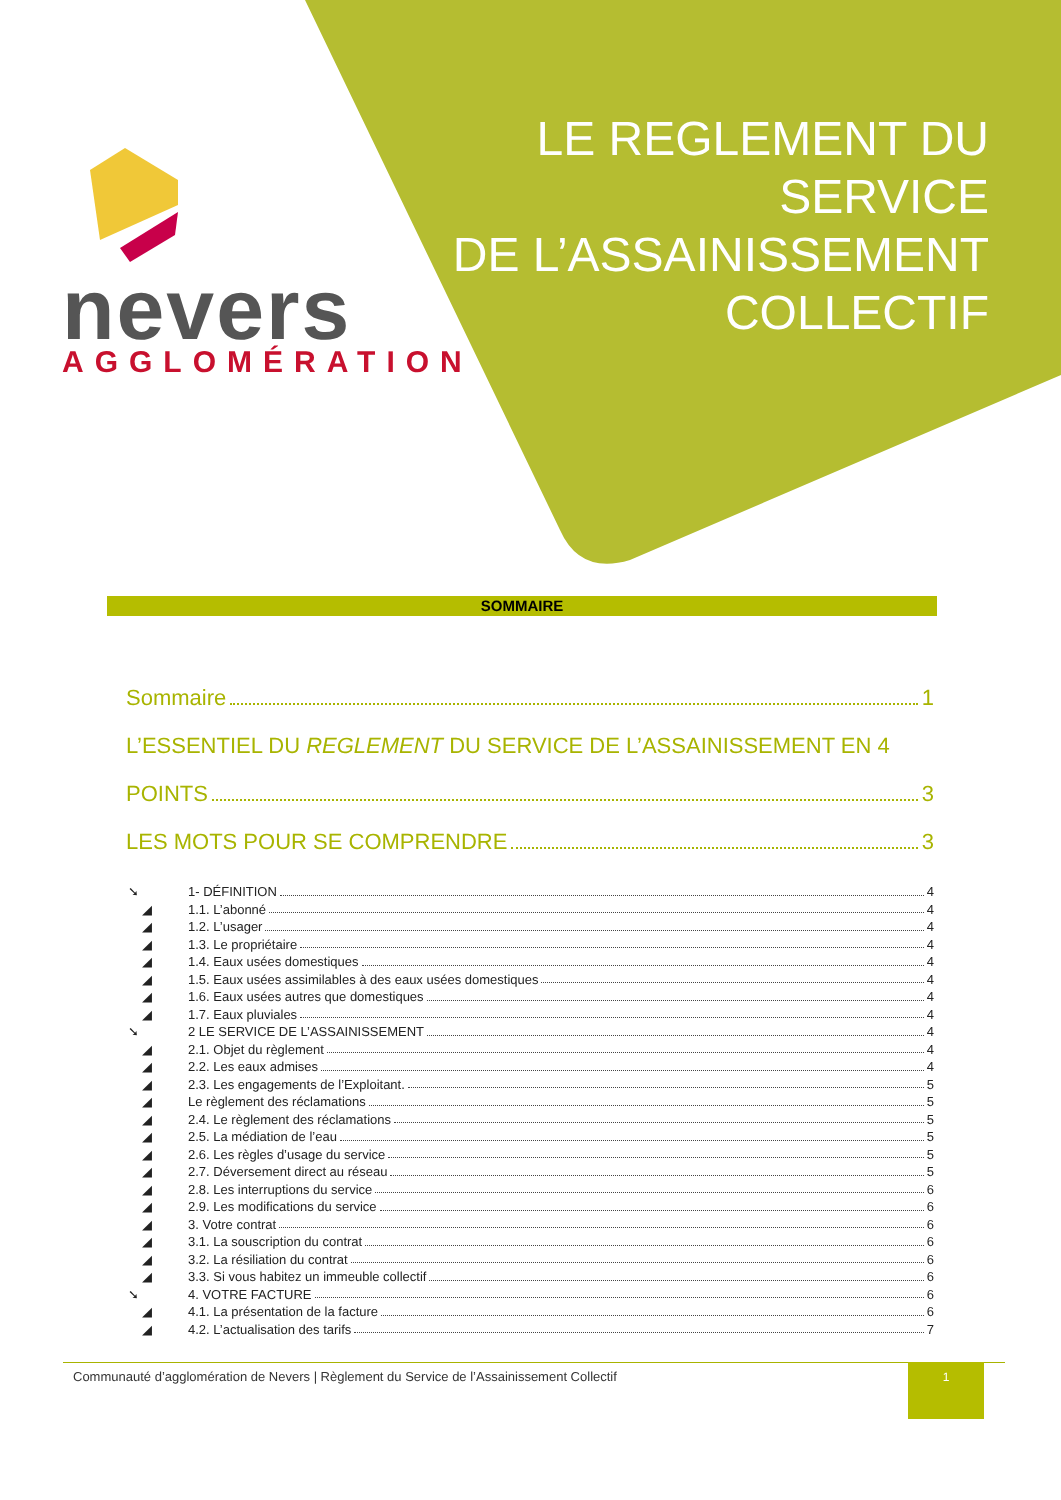LE REGLEMENT DU
SERVICE
DE L’ASSAINISSEMENT
COLLECTIF
nevers AGGLOMÉRATION
SOMMAIRE
Sommaire 1
L’ESSENTIEL DU REGLEMENT DU SERVICE DE L’ASSAINISSEMENT EN 4
POINTS 3
LES MOTS POUR SE COMPRENDRE 3
➘ 1- DÉFINITION 4
◢ 1.1. L’abonné 4
◢ 1.2. L’usager 4
◢ 1.3. Le propriétaire 4
◢ 1.4. Eaux usées domestiques 4
◢ 1.5. Eaux usées assimilables à des eaux usées domestiques 4
◢ 1.6. Eaux usées autres que domestiques 4
◢ 1.7. Eaux pluviales 4
➘ 2 LE SERVICE DE L’ASSAINISSEMENT 4
◢ 2.1. Objet du règlement 4
◢ 2.2. Les eaux admises 4
◢ 2.3. Les engagements de l’Exploitant. 5
◢ Le règlement des réclamations 5
◢ 2.4. Le règlement des réclamations 5
◢ 2.5. La médiation de l’eau 5
◢ 2.6. Les règles d’usage du service 5
◢ 2.7. Déversement direct au réseau 5
◢ 2.8. Les interruptions du service 6
◢ 2.9. Les modifications du service 6
◢ 3. Votre contrat 6
◢ 3.1. La souscription du contrat 6
◢ 3.2. La résiliation du contrat 6
◢ 3.3. Si vous habitez un immeuble collectif 6
➘ 4. VOTRE FACTURE 6
◢ 4.1. La présentation de la facture 6
◢ 4.2. L’actualisation des tarifs 7
Communauté d’agglomération de Nevers | Règlement du Service de l’Assainissement Collectif 1